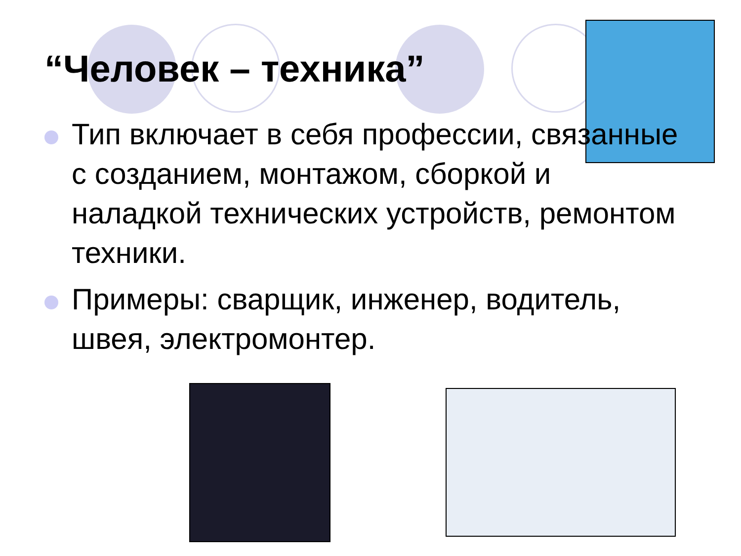“Человек – техника”
Тип включает в себя профессии, связанные с созданием, монтажом, сборкой и наладкой технических устройств, ремонтом техники.
Примеры: сварщик, инженер, водитель, швея, электромонтер.